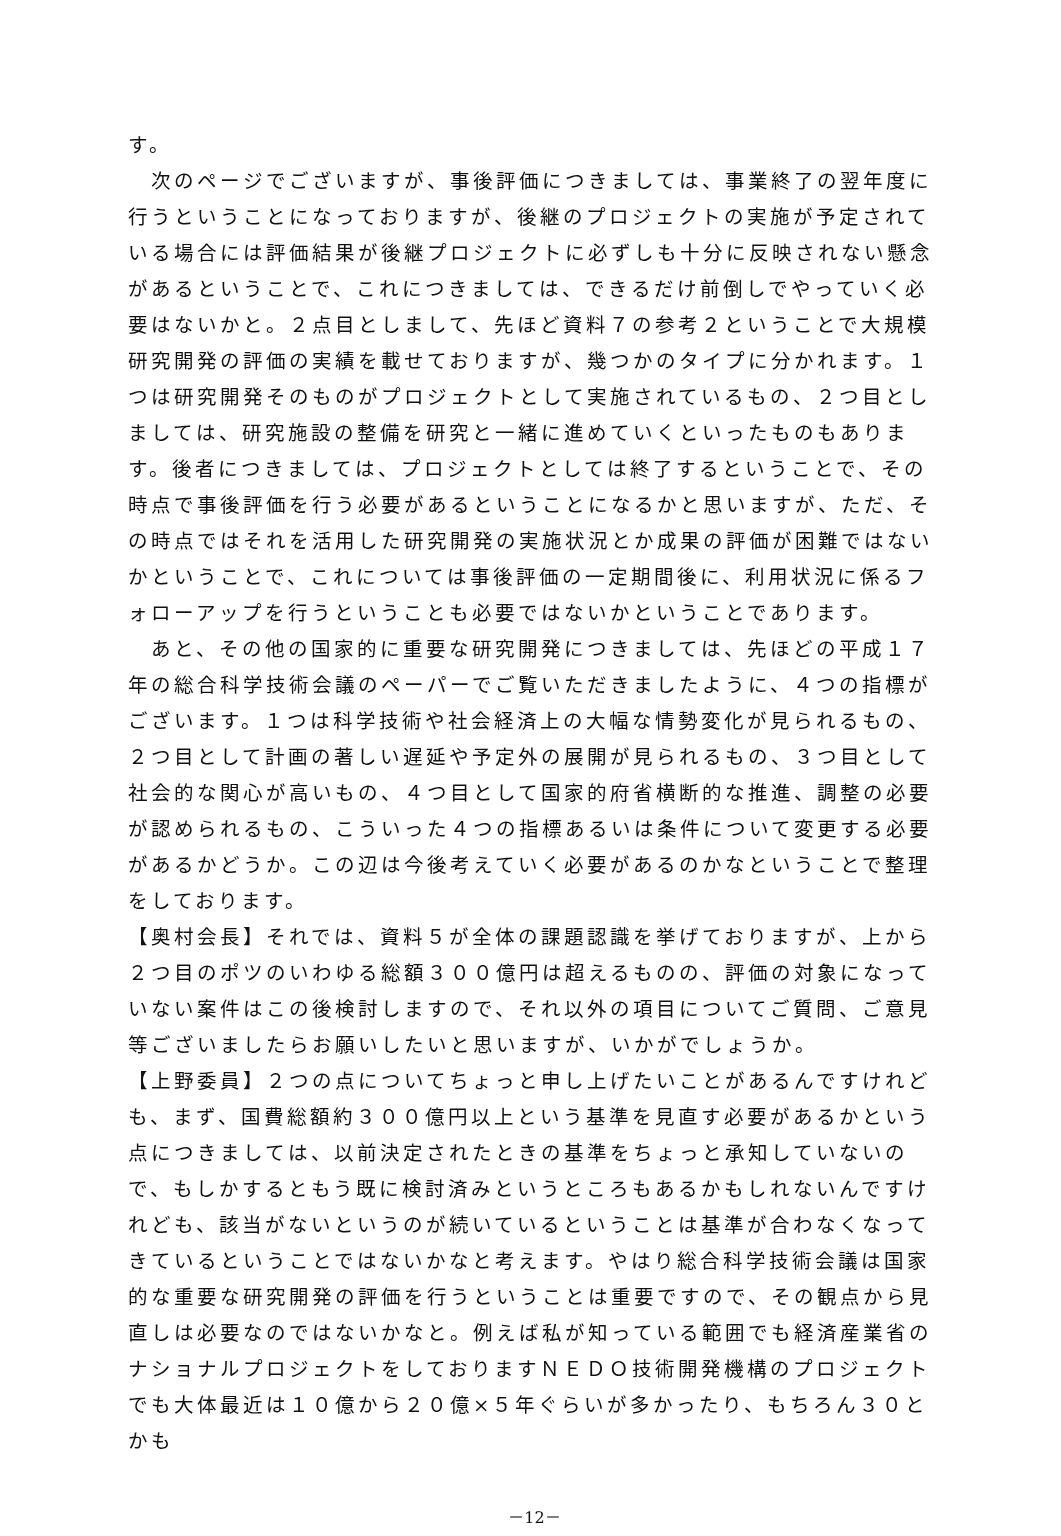す。
　次のページでございますが、事後評価につきましては、事業終了の翌年度に行うということになっておりますが、後継のプロジェクトの実施が予定されている場合には評価結果が後継プロジェクトに必ずしも十分に反映されない懸念があるということで、これにつきましては、できるだけ前倒しでやっていく必要はないかと。２点目としまして、先ほど資料７の参考２ということで大規模研究開発の評価の実績を載せておりますが、幾つかのタイプに分かれます。１つは研究開発そのものがプロジェクトとして実施されているもの、２つ目としましては、研究施設の整備を研究と一緒に進めていくといったものもあります。後者につきましては、プロジェクトとしては終了するということで、その時点で事後評価を行う必要があるということになるかと思いますが、ただ、その時点ではそれを活用した研究開発の実施状況とか成果の評価が困難ではないかということで、これについては事後評価の一定期間後に、利用状況に係るフォローアップを行うということも必要ではないかということであります。
　あと、その他の国家的に重要な研究開発につきましては、先ほどの平成１７年の総合科学技術会議のペーパーでご覧いただきましたように、４つの指標がございます。１つは科学技術や社会経済上の大幅な情勢変化が見られるもの、２つ目として計画の著しい遅延や予定外の展開が見られるもの、３つ目として社会的な関心が高いもの、４つ目として国家的府省横断的な推進、調整の必要が認められるもの、こういった４つの指標あるいは条件について変更する必要があるかどうか。この辺は今後考えていく必要があるのかなということで整理をしております。
【奥村会長】それでは、資料５が全体の課題認識を挙げておりますが、上から２つ目のポツのいわゆる総額３００億円は超えるものの、評価の対象になっていない案件はこの後検討しますので、それ以外の項目についてご質問、ご意見等ございましたらお願いしたいと思いますが、いかがでしょうか。
【上野委員】２つの点についてちょっと申し上げたいことがあるんですけれども、まず、国費総額約３００億円以上という基準を見直す必要があるかという点につきましては、以前決定されたときの基準をちょっと承知していないので、もしかするともう既に検討済みというところもあるかもしれないんですけれども、該当がないというのが続いているということは基準が合わなくなってきているということではないかなと考えます。やはり総合科学技術会議は国家的な重要な研究開発の評価を行うということは重要ですので、その観点から見直しは必要なのではないかなと。例えば私が知っている範囲でも経済産業省のナショナルプロジェクトをしておりますＮＥＤＯ技術開発機構のプロジェクトでも大体最近は１０億から２０億×５年ぐらいが多かったり、もちろん３０とかも
－12－